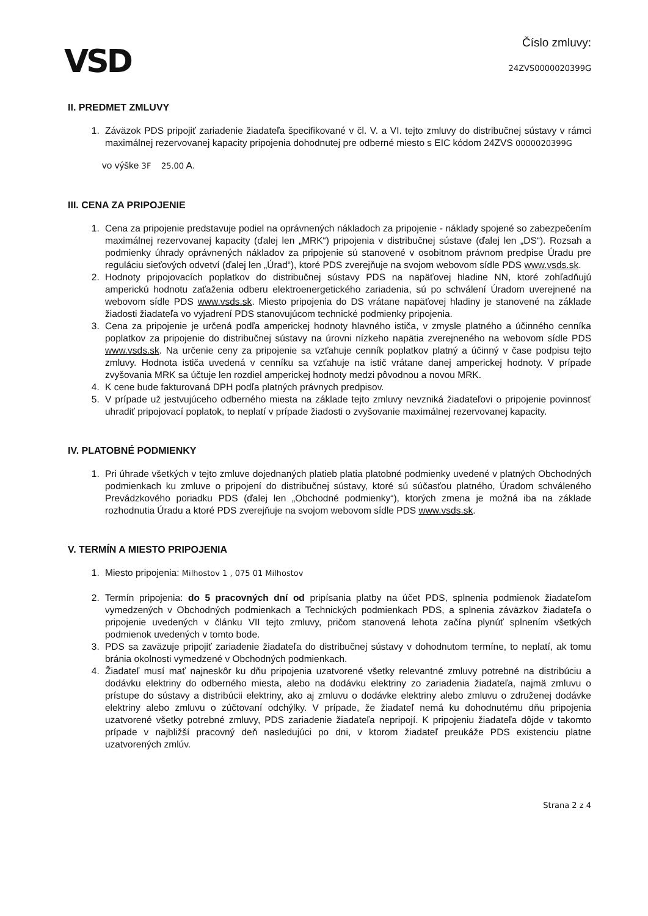VSD
Číslo zmluvy:
24ZVS0000020399G
II. PREDMET ZMLUVY
1. Záväzok PDS pripojiť zariadenie žiadateľa špecifikované v čl. V. a VI. tejto zmluvy do distribučnej sústavy v rámci maximálnej rezervovanej kapacity pripojenia dohodnutej pre odberné miesto s EIC kódom 24ZVS 0000020399G
vo výške 3F 25.00 A.
III. CENA ZA PRIPOJENIE
1. Cena za pripojenie predstavuje podiel na oprávnených nákladoch za pripojenie - náklady spojené so zabezpečením maximálnej rezervovanej kapacity (ďalej len „MRK“) pripojenia v distribučnej sústave (ďalej len „DS“). Rozsah a podmienky úhrady oprávnených nákladov za pripojenie sú stanovené v osobitnom právnom predpise Úradu pre reguláciu sieťových odvetví (ďalej len „Úrad“), ktoré PDS zverejňuje na svojom webovom sídle PDS www.vsds.sk.
2. Hodnoty pripojovacích poplatkov do distribučnej sústavy PDS na napäťovej hladine NN, ktoré zohľadňujú amperickú hodnotu zaťaženia odberu elektroenergetického zariadenia, sú po schválení Úradom uverejnené na webovom sídle PDS www.vsds.sk. Miesto pripojenia do DS vrátane napäťovej hladiny je stanovené na základe žiadosti žiadateľa vo vyjadrení PDS stanovujúcom technické podmienky pripojenia.
3. Cena za pripojenie je určená podľa amperickej hodnoty hlavného ističa, v zmysle platného a účinného cenníka poplatkov za pripojenie do distribučnej sústavy na úrovni nízkeho napätia zverejneného na webovom sídle PDS www.vsds.sk. Na určenie ceny za pripojenie sa vzťahuje cenník poplatkov platný a účinný v čase podpisu tejto zmluvy. Hodnota ističa uvedená v cenníku sa vzťahuje na istič vrátane danej amperickej hodnoty. V prípade zvyšovania MRK sa účtuje len rozdiel amperickej hodnoty medzi pôvodnou a novou MRK.
4. K cene bude fakturovaná DPH podľa platných právnych predpisov.
5. V prípade už jestvujúceho odberného miesta na základe tejto zmluvy nevzniká žiadateľovi o pripojenie povinnosť uhradiť pripojovací poplatok, to neplatí v prípade žiadosti o zvyšovanie maximálnej rezervovanej kapacity.
IV. PLATOBNÉ PODMIENKY
1. Pri úhrade všetkých v tejto zmluve dojednaných platieb platia platobné podmienky uvedené v platných Obchodných podmienkach ku zmluve o pripojení do distribučnej sústavy, ktoré sú súčasťou platného, Úradom schváleného Prevádzkového poriadku PDS (ďalej len „Obchodné podmienky“), ktorých zmena je možná iba na základe rozhodnutia Úradu a ktoré PDS zverejňuje na svojom webovom sídle PDS www.vsds.sk.
V. TERMÍN A MIESTO PRIPOJENIA
1. Miesto pripojenia: Milhostov 1 , 075 01 Milhostov
2. Termín pripojenia: do 5 pracovných dní od pripísania platby na účet PDS, splnenia podmienok žiadateľom vymedzených v Obchodných podmienkach a Technických podmienkach PDS, a splnenia záväzkov žiadateľa o pripojenie uvedených v článku VII tejto zmluvy, pričom stanovená lehota začína plynúť splnením všetkých podmienok uvedených v tomto bode.
3. PDS sa zaväzuje pripojiť zariadenie žiadateľa do distribučnej sústavy v dohodnutom termíne, to neplatí, ak tomu bránia okolnosti vymedzené v Obchodných podmienkach.
4. Žiadateľ musí mať najneskôr ku dňu pripojenia uzatvorené všetky relevantné zmluvy potrebné na distribúciu a dodávku elektriny do odberného miesta, alebo na dodávku elektriny zo zariadenia žiadateľa, najmä zmluvu o prístupe do sústavy a distribúcii elektriny, ako aj zmluvu o dodávke elektriny alebo zmluvu o združenej dodávke elektriny alebo zmluvu o zúčtovaní odchýlky. V prípade, že žiadateľ nemá ku dohodnutému dňu pripojenia uzatvorené všetky potrebné zmluvy, PDS zariadenie žiadateľa nepripojí. K pripojeniu žiadateľa dôjde v takomto prípade v najbližší pracovný deň nasledujúci po dni, v ktorom žiadateľ preukáže PDS existenciu platne uzatvorených zmlúv.
Strana 2 z 4